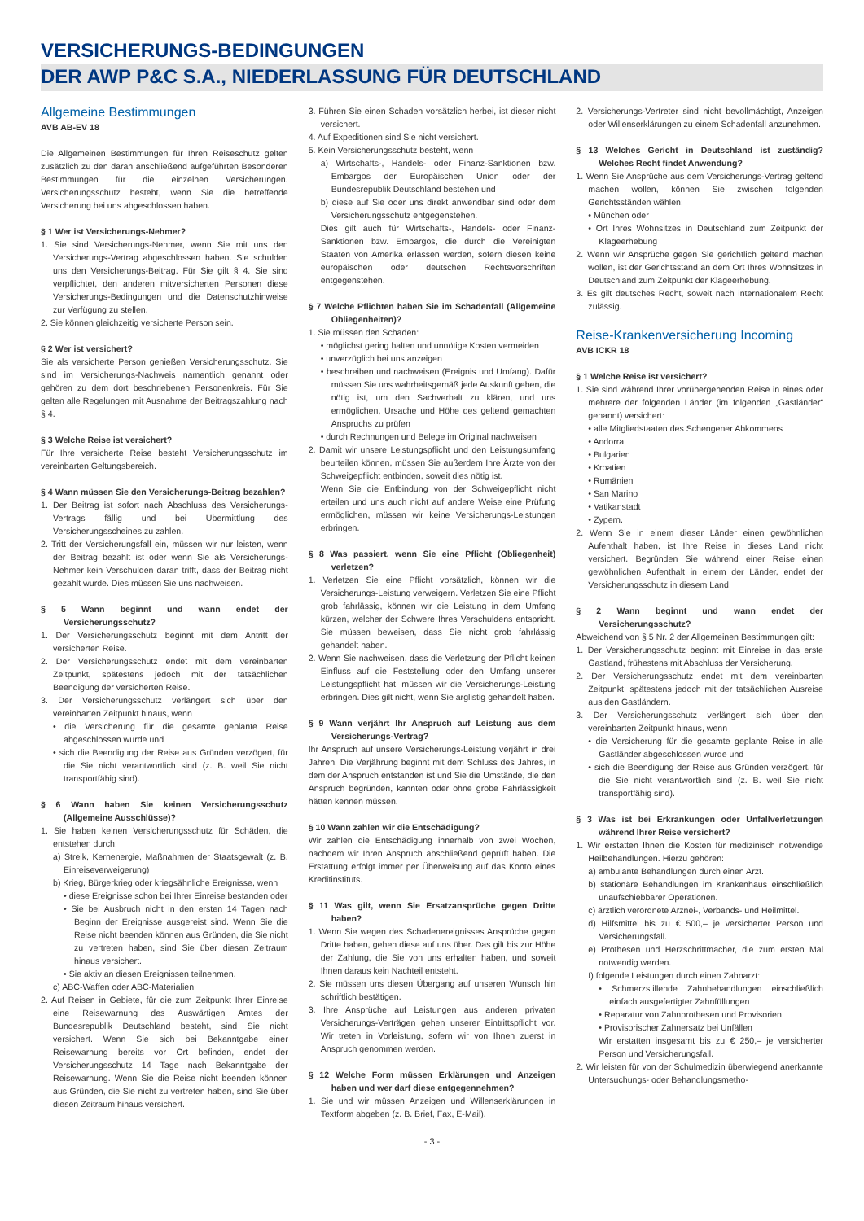VERSICHERUNGS-BEDINGUNGEN
DER AWP P&C S.A., NIEDERLASSUNG FÜR DEUTSCHLAND
Allgemeine Bestimmungen
AVB AB-EV 18
Die Allgemeinen Bestimmungen für Ihren Reiseschutz gelten zusätzlich zu den daran anschließend aufgeführten Besonderen Bestimmungen für die einzelnen Versicherungen. Versicherungsschutz besteht, wenn Sie die betreffende Versicherung bei uns abgeschlossen haben.
§ 1 Wer ist Versicherungs-Nehmer?
1. Sie sind Versicherungs-Nehmer, wenn Sie mit uns den Versicherungs-Vertrag abgeschlossen haben. Sie schulden uns den Versicherungs-Beitrag. Für Sie gilt § 4. Sie sind verpflichtet, den anderen mitversicherten Personen diese Versicherungs-Bedingungen und die Datenschutzhinweise zur Verfügung zu stellen.
2. Sie können gleichzeitig versicherte Person sein.
§ 2 Wer ist versichert?
Sie als versicherte Person genießen Versicherungsschutz. Sie sind im Versicherungs-Nachweis namentlich genannt oder gehören zu dem dort beschriebenen Personenkreis. Für Sie gelten alle Regelungen mit Ausnahme der Beitragszahlung nach § 4.
§ 3 Welche Reise ist versichert?
Für Ihre versicherte Reise besteht Versicherungsschutz im vereinbarten Geltungsbereich.
§ 4 Wann müssen Sie den Versicherungs-Beitrag bezahlen?
1. Der Beitrag ist sofort nach Abschluss des Versicherungs-Vertrags fällig und bei Übermittlung des Versicherungsscheines zu zahlen.
2. Tritt der Versicherungsfall ein, müssen wir nur leisten, wenn der Beitrag bezahlt ist oder wenn Sie als Versicherungs-Nehmer kein Verschulden daran trifft, dass der Beitrag nicht gezahlt wurde. Dies müssen Sie uns nachweisen.
§ 5 Wann beginnt und wann endet der Versicherungsschutz?
1. Der Versicherungsschutz beginnt mit dem Antritt der versicherten Reise.
2. Der Versicherungsschutz endet mit dem vereinbarten Zeitpunkt, spätestens jedoch mit der tatsächlichen Beendigung der versicherten Reise.
3. Der Versicherungsschutz verlängert sich über den vereinbarten Zeitpunkt hinaus, wenn
• die Versicherung für die gesamte geplante Reise abgeschlossen wurde und
• sich die Beendigung der Reise aus Gründen verzögert, für die Sie nicht verantwortlich sind (z. B. weil Sie nicht transportfähig sind).
§ 6 Wann haben Sie keinen Versicherungsschutz (Allgemeine Ausschlüsse)?
1. Sie haben keinen Versicherungsschutz für Schäden, die entstehen durch:
a) Streik, Kernenergie, Maßnahmen der Staatsgewalt (z. B. Einreiseverweigerung)
b) Krieg, Bürgerkrieg oder kriegsähnliche Ereignisse, wenn
• diese Ereignisse schon bei Ihrer Einreise bestanden oder
• Sie bei Ausbruch nicht in den ersten 14 Tagen nach Beginn der Ereignisse ausgereist sind. Wenn Sie die Reise nicht beenden können aus Gründen, die Sie nicht zu vertreten haben, sind Sie über diesen Zeitraum hinaus versichert.
• Sie aktiv an diesen Ereignissen teilnehmen.
c) ABC-Waffen oder ABC-Materialien
2. Auf Reisen in Gebiete, für die zum Zeitpunkt Ihrer Einreise eine Reisewarnung des Auswärtigen Amtes der Bundesrepublik Deutschland besteht, sind Sie nicht versichert. Wenn Sie sich bei Bekanntgabe einer Reisewarnung bereits vor Ort befinden, endet der Versicherungsschutz 14 Tage nach Bekanntgabe der Reisewarnung. Wenn Sie die Reise nicht beenden können aus Gründen, die Sie nicht zu vertreten haben, sind Sie über diesen Zeitraum hinaus versichert.
3. Führen Sie einen Schaden vorsätzlich herbei, ist dieser nicht versichert.
4. Auf Expeditionen sind Sie nicht versichert.
5. Kein Versicherungsschutz besteht, wenn
a) Wirtschafts-, Handels- oder Finanz-Sanktionen bzw. Embargos der Europäischen Union oder der Bundesrepublik Deutschland bestehen und
b) diese auf Sie oder uns direkt anwendbar sind oder dem Versicherungsschutz entgegenstehen.
Dies gilt auch für Wirtschafts-, Handels- oder Finanz-Sanktionen bzw. Embargos, die durch die Vereinigten Staaten von Amerika erlassen werden, sofern diesen keine europäischen oder deutschen Rechtsvorschriften entgegenstehen.
§ 7 Welche Pflichten haben Sie im Schadenfall (Allgemeine Obliegenheiten)?
1. Sie müssen den Schaden:
• möglichst gering halten und unnötige Kosten vermeiden
• unverzüglich bei uns anzeigen
• beschreiben und nachweisen (Ereignis und Umfang). Dafür müssen Sie uns wahrheitsgemäß jede Auskunft geben, die nötig ist, um den Sachverhalt zu klären, und uns ermöglichen, Ursache und Höhe des geltend gemachten Anspruchs zu prüfen
• durch Rechnungen und Belege im Original nachweisen
2. Damit wir unsere Leistungspflicht und den Leistungsumfang beurteilen können, müssen Sie außerdem Ihre Ärzte von der Schweigepflicht entbinden, soweit dies nötig ist.
Wenn Sie die Entbindung von der Schweigepflicht nicht erteilen und uns auch nicht auf andere Weise eine Prüfung ermöglichen, müssen wir keine Versicherungs-Leistungen erbringen.
§ 8 Was passiert, wenn Sie eine Pflicht (Obliegenheit) verletzen?
1. Verletzen Sie eine Pflicht vorsätzlich, können wir die Versicherungs-Leistung verweigern. Verletzen Sie eine Pflicht grob fahrlässig, können wir die Leistung in dem Umfang kürzen, welcher der Schwere Ihres Verschuldens entspricht. Sie müssen beweisen, dass Sie nicht grob fahrlässig gehandelt haben.
2. Wenn Sie nachweisen, dass die Verletzung der Pflicht keinen Einfluss auf die Feststellung oder den Umfang unserer Leistungspflicht hat, müssen wir die Versicherungs-Leistung erbringen. Dies gilt nicht, wenn Sie arglistig gehandelt haben.
§ 9 Wann verjährt Ihr Anspruch auf Leistung aus dem Versicherungs-Vertrag?
Ihr Anspruch auf unsere Versicherungs-Leistung verjährt in drei Jahren. Die Verjährung beginnt mit dem Schluss des Jahres, in dem der Anspruch entstanden ist und Sie die Umstände, die den Anspruch begründen, kannten oder ohne grobe Fahrlässigkeit hätten kennen müssen.
§ 10 Wann zahlen wir die Entschädigung?
Wir zahlen die Entschädigung innerhalb von zwei Wochen, nachdem wir Ihren Anspruch abschließend geprüft haben. Die Erstattung erfolgt immer per Überweisung auf das Konto eines Kreditinstituts.
§ 11 Was gilt, wenn Sie Ersatzansprüche gegen Dritte haben?
1. Wenn Sie wegen des Schadenereignisses Ansprüche gegen Dritte haben, gehen diese auf uns über. Das gilt bis zur Höhe der Zahlung, die Sie von uns erhalten haben, und soweit Ihnen daraus kein Nachteil entsteht.
2. Sie müssen uns diesen Übergang auf unseren Wunsch hin schriftlich bestätigen.
3. Ihre Ansprüche auf Leistungen aus anderen privaten Versicherungs-Verträgen gehen unserer Eintrittspflicht vor. Wir treten in Vorleistung, sofern wir von Ihnen zuerst in Anspruch genommen werden.
§ 12 Welche Form müssen Erklärungen und Anzeigen haben und wer darf diese entgegennehmen?
1. Sie und wir müssen Anzeigen und Willenserklärungen in Textform abgeben (z. B. Brief, Fax, E-Mail).
2. Versicherungs-Vertreter sind nicht bevollmächtigt, Anzeigen oder Willenserklärungen zu einem Schadenfall anzunehmen.
§ 13 Welches Gericht in Deutschland ist zuständig? Welches Recht findet Anwendung?
1. Wenn Sie Ansprüche aus dem Versicherungs-Vertrag geltend machen wollen, können Sie zwischen folgenden Gerichtsständen wählen:
• München oder
• Ort Ihres Wohnsitzes in Deutschland zum Zeitpunkt der Klageerhebung
2. Wenn wir Ansprüche gegen Sie gerichtlich geltend machen wollen, ist der Gerichtsstand an dem Ort Ihres Wohnsitzes in Deutschland zum Zeitpunkt der Klageerhebung.
3. Es gilt deutsches Recht, soweit nach internationalem Recht zulässig.
Reise-Krankenversicherung Incoming
AVB ICKR 18
§ 1 Welche Reise ist versichert?
1. Sie sind während Ihrer vorübergehenden Reise in eines oder mehrere der folgenden Länder (im folgenden „Gastländer“ genannt) versichert:
• alle Mitgliedstaaten des Schengener Abkommens
• Andorra
• Bulgarien
• Kroatien
• Rumänien
• San Marino
• Vatikanstadt
• Zypern.
2. Wenn Sie in einem dieser Länder einen gewöhnlichen Aufenthalt haben, ist Ihre Reise in dieses Land nicht versichert. Begründen Sie während einer Reise einen gewöhnlichen Aufenthalt in einem der Länder, endet der Versicherungsschutz in diesem Land.
§ 2 Wann beginnt und wann endet der Versicherungsschutz?
Abweichend von § 5 Nr. 2 der Allgemeinen Bestimmungen gilt:
1. Der Versicherungsschutz beginnt mit Einreise in das erste Gastland, frühestens mit Abschluss der Versicherung.
2. Der Versicherungsschutz endet mit dem vereinbarten Zeitpunkt, spätestens jedoch mit der tatsächlichen Ausreise aus den Gastländern.
3. Der Versicherungsschutz verlängert sich über den vereinbarten Zeitpunkt hinaus, wenn
• die Versicherung für die gesamte geplante Reise in alle Gastländer abgeschlossen wurde und
• sich die Beendigung der Reise aus Gründen verzögert, für die Sie nicht verantwortlich sind (z. B. weil Sie nicht transportfähig sind).
§ 3 Was ist bei Erkrankungen oder Unfallverletzungen während Ihrer Reise versichert?
1. Wir erstatten Ihnen die Kosten für medizinisch notwendige Heilbehandlungen. Hierzu gehören:
a) ambulante Behandlungen durch einen Arzt.
b) stationäre Behandlungen im Krankenhaus einschließlich unaufschiebbarer Operationen.
c) ärztlich verordnete Arznei-, Verbands- und Heilmittel.
d) Hilfsmittel bis zu € 500,– je versicherter Person und Versicherungsfall.
e) Prothesen und Herzschrittmacher, die zum ersten Mal notwendig werden.
f) folgende Leistungen durch einen Zahnarzt:
• Schmerzstillende Zahnbehandlungen einschließlich einfach ausgefertigter Zahnfüllungen
• Reparatur von Zahnprothesen und Provisorien
• Provisorischer Zahnersatz bei Unfällen
Wir erstatten insgesamt bis zu € 250,– je versicherter Person und Versicherungsfall.
2. Wir leisten für von der Schulmedizin überwiegend anerkannte Untersuchungs- oder Behandlungsmetho-
- 3 -